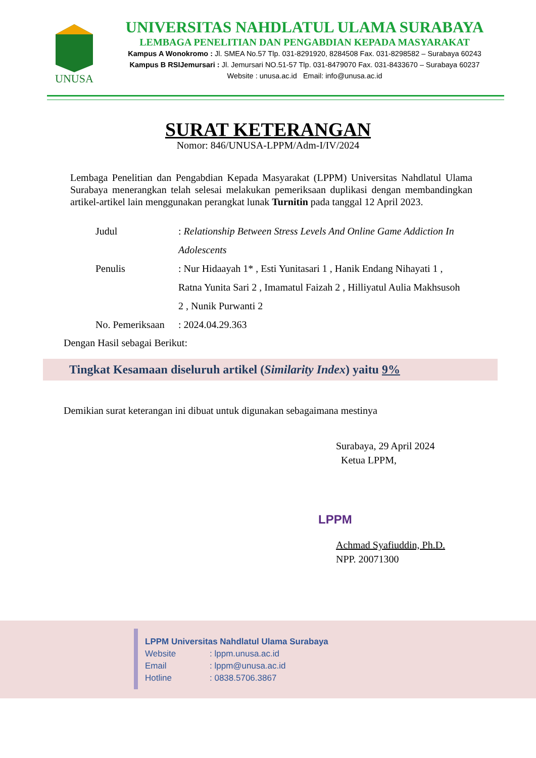UNUSA
UNIVERSITAS NAHDLATUL ULAMA SURABAYA
LEMBAGA PENELITIAN DAN PENGABDIAN KEPADA MASYARAKAT
Kampus A Wonokromo : Jl. SMEA No.57 Tlp. 031-8291920, 8284508 Fax. 031-8298582 – Surabaya 60243
Kampus B RSIJemursari : Jl. Jemursari NO.51-57 Tlp. 031-8479070 Fax. 031-8433670 – Surabaya 60237
Website : unusa.ac.id Email: info@unusa.ac.id
SURAT KETERANGAN
Nomor: 846/UNUSA-LPPM/Adm-I/IV/2024
Lembaga Penelitian dan Pengabdian Kepada Masyarakat (LPPM) Universitas Nahdlatul Ulama Surabaya menerangkan telah selesai melakukan pemeriksaan duplikasi dengan membandingkan artikel-artikel lain menggunakan perangkat lunak Turnitin pada tanggal 12 April 2023.
Judul : Relationship Between Stress Levels And Online Game Addiction In Adolescents
Penulis : Nur Hidaayah 1* , Esti Yunitasari 1 , Hanik Endang Nihayati 1 , Ratna Yunita Sari 2 , Imamatul Faizah 2 , Hilliyatul Aulia Makhsusoh 2 , Nunik Purwanti 2
No. Pemeriksaan
: 2024.04.29.363
Dengan Hasil sebagai Berikut:
Tingkat Kesamaan diseluruh artikel (Similarity Index) yaitu 9%
Demikian surat keterangan ini dibuat untuk digunakan sebagaimana mestinya
Surabaya, 29 April 2024
Ketua LPPM,
LPPM
Achmad Syafiuddin, Ph.D.
NPP. 20071300
LPPM Universitas Nahdlatul Ulama Surabaya
Website: lppm.unusa.ac.id
Email: lppm@unusa.ac.id
Hotline: 0838.5706.3867